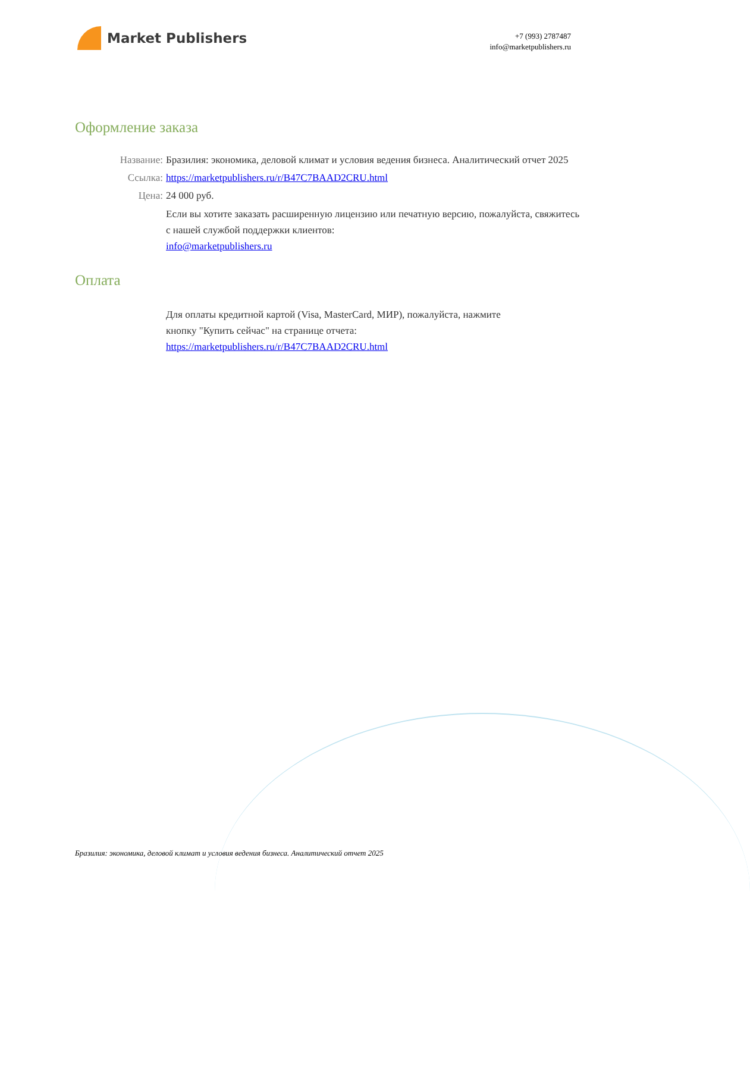Market Publishers
+7 (993) 2787487
info@marketpublishers.ru
Оформление заказа
Название: Бразилия: экономика, деловой климат и условия ведения бизнеса. Аналитический отчет 2025
Ссылка: https://marketpublishers.ru/r/B47C7BAAD2CRU.html
Цена: 24 000 руб.
Если вы хотите заказать расширенную лицензию или печатную версию, пожалуйста, свяжитесь с нашей службой поддержки клиентов:
info@marketpublishers.ru
Оплата
Для оплаты кредитной картой (Visa, MasterCard, МИР), пожалуйста, нажмите
кнопку "Купить сейчас" на странице отчета:
https://marketpublishers.ru/r/B47C7BAAD2CRU.html
Бразилия: экономика, деловой климат и условия ведения бизнеса. Аналитический отчет 2025